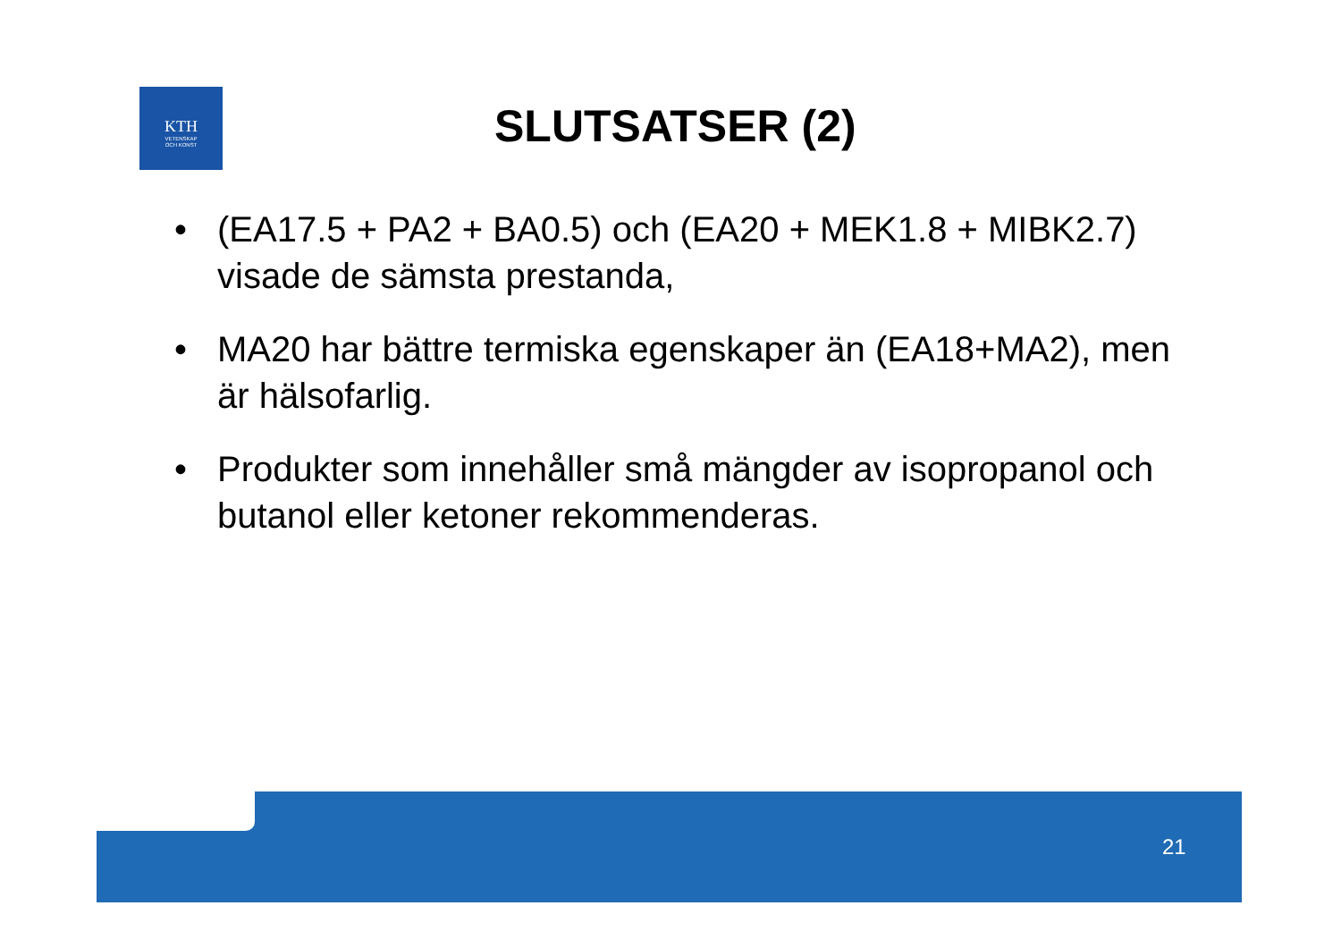KTH
VETENSKAP
OCH KONST
SLUTSATSER (2)
• (EA17.5 + PA2 + BA0.5) och (EA20 + MEK1.8 + MIBK2.7) visade de sämsta prestanda,
• MA20 har bättre termiska egenskaper än (EA18+MA2), men är hälsofarlig.
• Produkter som innehåller små mängder av isopropanol och butanol eller ketoner rekommenderas.
21